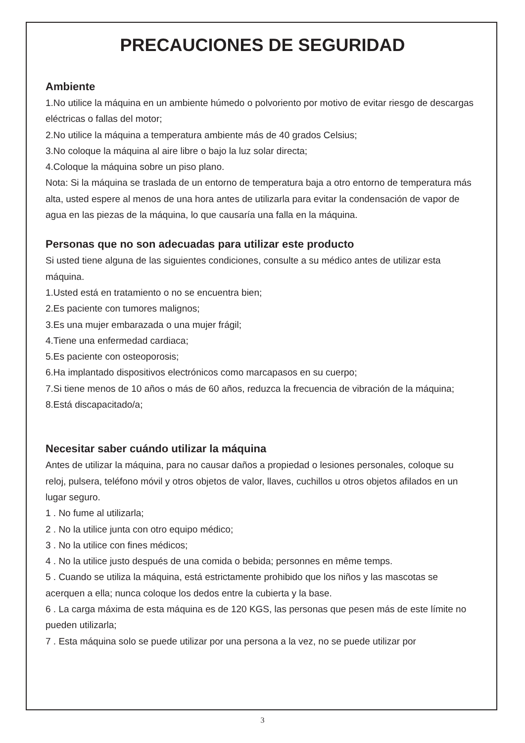PRECAUCIONES DE SEGURIDAD
Ambiente
1.No utilice la máquina en un ambiente húmedo o polvoriento por motivo de evitar riesgo de descargas eléctricas o fallas del motor;
2.No utilice la máquina a temperatura ambiente más de 40 grados Celsius;
3.No coloque la máquina al aire libre o bajo la luz solar directa;
4.Coloque la máquina sobre un piso plano.
Nota: Si la máquina se traslada de un entorno de temperatura baja a otro entorno de temperatura más alta, usted espere al menos de una hora antes de utilizarla para evitar la condensación de vapor de agua en las piezas de la máquina, lo que causaría una falla en la máquina.
Personas que no son adecuadas para utilizar este producto
Si usted tiene alguna de las siguientes condiciones, consulte a su médico antes de utilizar esta máquina.
1.Usted está en tratamiento o no se encuentra bien;
2.Es paciente con tumores malignos;
3.Es una mujer embarazada o una mujer frágil;
4.Tiene una enfermedad cardiaca;
5.Es paciente con osteoporosis;
6.Ha implantado dispositivos electrónicos como marcapasos en su cuerpo;
7.Si tiene menos de 10 años o más de 60 años, reduzca la frecuencia de vibración de la máquina;
8.Está discapacitado/a;
Necesitar saber cuándo utilizar la máquina
Antes de utilizar la máquina, para no causar daños a propiedad o lesiones personales, coloque su reloj, pulsera, teléfono móvil y otros objetos de valor, llaves, cuchillos u otros objetos afilados en un lugar seguro.
1 . No fume al utilizarla;
2 . No la utilice junta con otro equipo médico;
3 . No la utilice con fines médicos;
4 . No la utilice justo después de una comida o bebida; personnes en même temps.
5 . Cuando se utiliza la máquina, está estrictamente prohibido que los niños y las mascotas se acerquen a ella; nunca coloque los dedos entre la cubierta y la base.
6 . La carga máxima de esta máquina es de 120 KGS, las personas que pesen más de este límite no pueden utilizarla;
7 . Esta máquina solo se puede utilizar por una persona a la vez, no se puede utilizar por
3